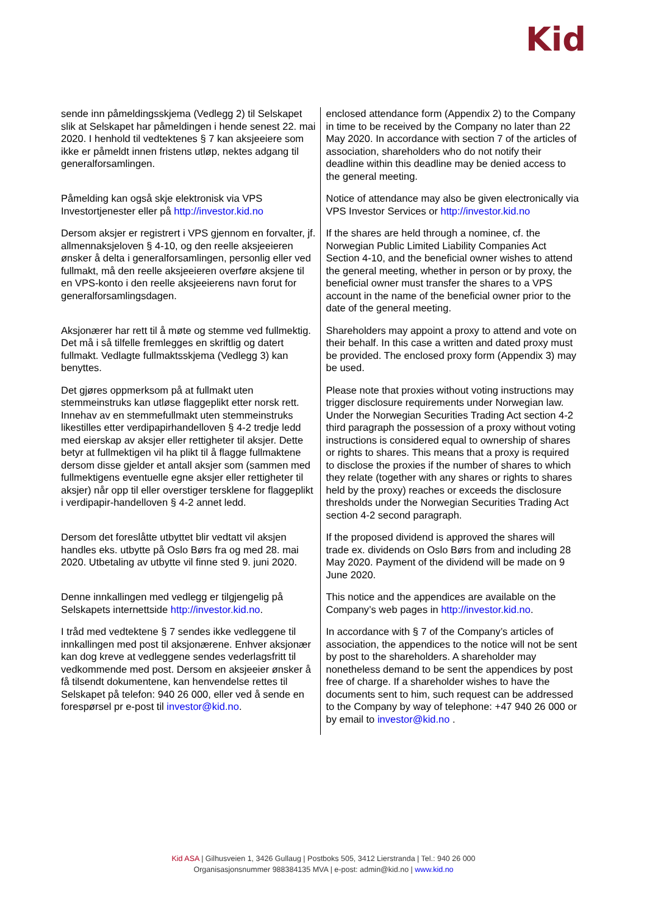Kid
| sende inn påmeldingsskjema (Vedlegg 2) til Selskapet slik at Selskapet har påmeldingen i hende senest 22. mai 2020. I henhold til vedtektenes § 7 kan aksjeeiere som ikke er påmeldt innen fristens utløp, nektes adgang til generalforsamlingen. | enclosed attendance form (Appendix 2) to the Company in time to be received by the Company no later than 22 May 2020. In accordance with section 7 of the articles of association, shareholders who do not notify their deadline within this deadline may be denied access to the general meeting. |
| Påmelding kan også skje elektronisk via VPS Investortjenester eller på http://investor.kid.no | Notice of attendance may also be given electronically via VPS Investor Services or http://investor.kid.no |
| Dersom aksjer er registrert i VPS gjennom en forvalter, jf. allmennaksjeloven § 4-10, og den reelle aksjeeieren ønsker å delta i generalforsamlingen, personlig eller ved fullmakt, må den reelle aksjeeieren overføre aksjene til en VPS-konto i den reelle aksjeeierens navn forut for generalforsamlingsdagen. | If the shares are held through a nominee, cf. the Norwegian Public Limited Liability Companies Act Section 4-10, and the beneficial owner wishes to attend the general meeting, whether in person or by proxy, the beneficial owner must transfer the shares to a VPS account in the name of the beneficial owner prior to the date of the general meeting. |
| Aksjonærer har rett til å møte og stemme ved fullmektig. Det må i så tilfelle fremlegges en skriftlig og datert fullmakt. Vedlagte fullmaktsskjema (Vedlegg 3) kan benyttes. | Shareholders may appoint a proxy to attend and vote on their behalf. In this case a written and dated proxy must be provided. The enclosed proxy form (Appendix 3) may be used. |
| Det gjøres oppmerksom på at fullmakt uten stemmeinstruks kan utløse flaggeplikt etter norsk rett. Innehav av en stemmefullmakt uten stemmeinstruks likestilles etter verdipapirhandelloven § 4-2 tredje ledd med eierskap av aksjer eller rettigheter til aksjer. Dette betyr at fullmektigen vil ha plikt til å flagge fullmaktene dersom disse gjelder et antall aksjer som (sammen med fullmektigens eventuelle egne aksjer eller rettigheter til aksjer) når opp til eller overstiger tersklene for flaggeplikt i verdipapir-handelloven § 4-2 annet ledd. | Please note that proxies without voting instructions may trigger disclosure requirements under Norwegian law. Under the Norwegian Securities Trading Act section 4-2 third paragraph the possession of a proxy without voting instructions is considered equal to ownership of shares or rights to shares. This means that a proxy is required to disclose the proxies if the number of shares to which they relate (together with any shares or rights to shares held by the proxy) reaches or exceeds the disclosure thresholds under the Norwegian Securities Trading Act section 4-2 second paragraph. |
| Dersom det foreslåtte utbyttet blir vedtatt vil aksjen handles eks. utbytte på Oslo Børs fra og med 28. mai 2020. Utbetaling av utbytte vil finne sted 9. juni 2020. | If the proposed dividend is approved the shares will trade ex. dividends on Oslo Børs from and including 28 May 2020. Payment of the dividend will be made on 9 June 2020. |
| Denne innkallingen med vedlegg er tilgjengelig på Selskapets internettside http://investor.kid.no . | This notice and the appendices are available on the Company’s web pages in http://investor.kid.no . |
| I tråd med vedtektene § 7 sendes ikke vedleggene til innkallingen med post til aksjonærene. Enhver aksjonær kan dog kreve at vedleggene sendes vederlagsfritt til vedkommende med post. Dersom en aksjeeier ønsker å få tilsendt dokumentene, kan henvendelse rettes til Selskapet på telefon: 940 26 000, eller ved å sende en forespørsel pr e-post til investor@kid.no . | In accordance with § 7 of the Company’s articles of association, the appendices to the notice will not be sent by post to the shareholders. A shareholder may nonetheless demand to be sent the appendices by post free of charge. If a shareholder wishes to have the documents sent to him, such request can be addressed to the Company by way of telephone: +47 940 26 000 or by email to investor@kid.no . |
Kid ASA | Gilhusveien 1, 3426 Gullaug | Postboks 505, 3412 Lierstranda | Tel.: 940 26 000
Organisasjonsnummer 988384135 MVA | e-post: admin@kid.no | www.kid.no